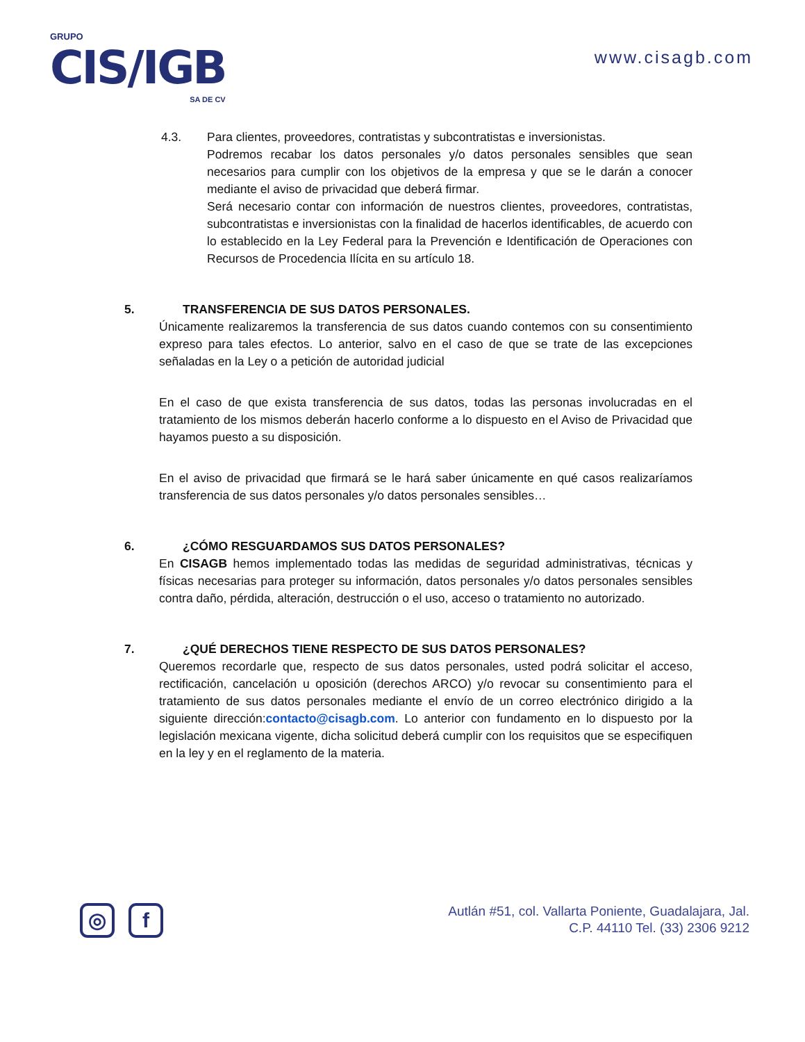GRUPO
CIS/IGB
SA DE CV
www.cisagb.com
4.3. Para clientes, proveedores, contratistas y subcontratistas e inversionistas.
Podremos recabar los datos personales y/o datos personales sensibles que sean necesarios para cumplir con los objetivos de la empresa y que se le darán a conocer mediante el aviso de privacidad que deberá firmar.
Será necesario contar con información de nuestros clientes, proveedores, contratistas, subcontratistas e inversionistas con la finalidad de hacerlos identificables, de acuerdo con lo establecido en la Ley Federal para la Prevención e Identificación de Operaciones con Recursos de Procedencia Ilícita en su artículo 18.
5. TRANSFERENCIA DE SUS DATOS PERSONALES.
Únicamente realizaremos la transferencia de sus datos cuando contemos con su consentimiento expreso para tales efectos. Lo anterior, salvo en el caso de que se trate de las excepciones señaladas en la Ley o a petición de autoridad judicial
En el caso de que exista transferencia de sus datos, todas las personas involucradas en el tratamiento de los mismos deberán hacerlo conforme a lo dispuesto en el Aviso de Privacidad que hayamos puesto a su disposición.
En el aviso de privacidad que firmará se le hará saber únicamente en qué casos realizaríamos transferencia de sus datos personales y/o datos personales sensibles…
6. ¿CÓMO RESGUARDAMOS SUS DATOS PERSONALES?
En CISAGB hemos implementado todas las medidas de seguridad administrativas, técnicas y físicas necesarias para proteger su información, datos personales y/o datos personales sensibles contra daño, pérdida, alteración, destrucción o el uso, acceso o tratamiento no autorizado.
7. ¿QUÉ DERECHOS TIENE RESPECTO DE SUS DATOS PERSONALES?
Queremos recordarle que, respecto de sus datos personales, usted podrá solicitar el acceso, rectificación, cancelación u oposición (derechos ARCO) y/o revocar su consentimiento para el tratamiento de sus datos personales mediante el envío de un correo electrónico dirigido a la siguiente dirección:contacto@cisagb.com. Lo anterior con fundamento en lo dispuesto por la legislación mexicana vigente, dicha solicitud deberá cumplir con los requisitos que se especifiquen en la ley y en el reglamento de la materia.
◎ f
Autlán #51, col. Vallarta Poniente, Guadalajara, Jal.
C.P. 44110 Tel. (33) 2306 9212